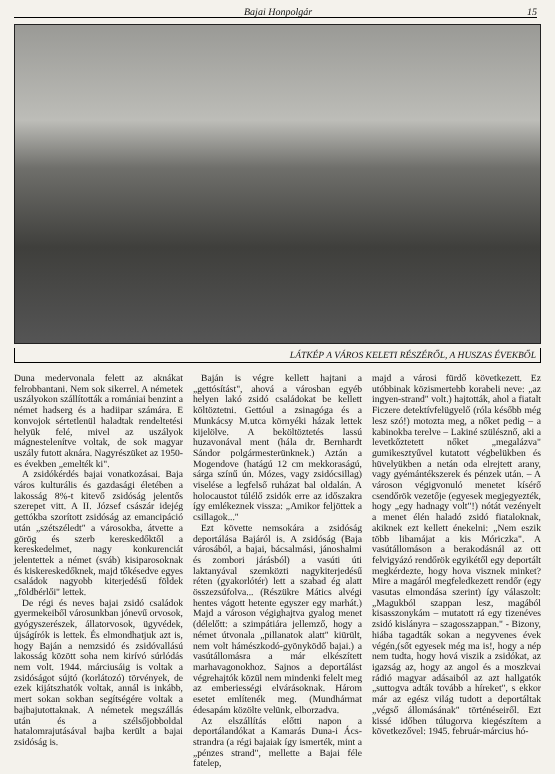Bajai Honpolgár 15
LÁTKÉP A VÁROS KELETI RÉSZÉRŐL, A HUSZAS ÉVEKBŐL
Duna medervonala felett az aknákat felrobbantani. Nem sok sikerrel. A németek uszályokon szállították a romániai benzint a német hadserg és a hadiipar számára. E konvojok sértetlenül haladtak rendeltetési helyük felé, mivel az uszályok mágnestelenítve voltak, de sok magyar uszály futott aknára. Nagyrészüket az 1950-es években „emelték ki".
A zsidókérdés bajai vonatkozásai. Baja város kulturális és gazdasági életében a lakosság 8%-t kitevő zsidóság jelentős szerepet vitt. A II. József császár idejég gettókba szorított zsidóság az emancipáció után „szétszéledt" a városokba, átvette a görög és szerb kereskedőktől a kereskedelmet, nagy konkurenciát jelentettek a német (sváb) kisiparosoknak és kiskereskedőknek, majd tőkésedve egyes családok nagyobb kiterjedésű földek „földbérlői" lettek.
De régi és neves bajai zsidó családok gyermekeiből városunkban jónevű orvosok, gyógyszerészek, állatorvosok, ügyvédek, újságírók is lettek. És elmondhatjuk azt is, hogy Baján a nemzsidó és zsidóvallású lakosság között soha nem kirívó súrlódás nem volt. 1944. márciusáig is voltak a zsidóságot sújtó (korlátozó) törvények, de ezek kijátszhatók voltak, annál is inkább, mert sokan sokban segítségére voltak a bajbajutottaknak. A németek megszállás után és a szélsőjobboldal hatalomrajutásával bajba került a bajai zsidóság is.
Baján is végre kellett hajtani a „gettósítást", ahová a városban egyéb helyen lakó zsidó családokat be kellett költöztetni. Gettóul a zsinagóga és a Munkácsy M.utca környéki házak lettek kijelölve. A beköltöztetés lassú huzavonával ment (hála dr. Bernhardt Sándor polgármesterünknek.) Aztán a Mogendove (hatágú 12 cm mekkoraságú, sárga színű ún. Mózes, vagy zsidócsillag) viselése a legfelső ruházat bal oldalán. A holocaustot túlélő zsidók erre az időszakra így emlékeznek vissza: „Amikor feljöttek a csillagok..."
Ezt követte nemsokára a zsidóság deportálása Bajáról is. A zsidóság (Baja városából, a bajai, bácsalmási, jánoshalmi és zombori járásból) a vasúti úti laktanyával szemközti nagykiterjedésű réten (gyakorlótér) lett a szabad ég alatt összezsúfolva... (Részükre Mátics alvégi hentes vágott hetente egyszer egy marhát.) Majd a városon végighajtva gyalog menet (délelőtt: a szimpátiára jellemző, hogy a német útvonala „pillanatok alatt" kiürült, nem volt hámészkodó-gyönyködő bajai.) a vasútállomásra a már elkészített marhavagonokhoz. Sajnos a deportálást végrehajtók közül nem mindenki felelt meg az emberiességi elvárásoknak. Három esetet említenék meg. (Mundhármat édesapám közölte velünk, elborzadva.
Az elszállítás előtti napon a deportálandókat a Kamarás Duna-i Ács-strandra (a régi bajaiak így ismerték, mint a „pénzes strand", mellette a Bajai féle fatelep,
majd a városi fürdő következett. Ez utóbbinak közismertebb korabeli neve: „az ingyen-strand" volt.) hajtották, ahol a fiatalt Ficzere detektívfelügyelő (róla később még lesz szó!) motozta meg, a nőket pedig – a kabinokba terelve – Lakiné szülésznő, aki a levetkőztetett nőket „megalázva" gumikesztyűvel kutatott végbelükben és hüvelyükben a netán oda elrejtett arany, vagy gyémántékszerek és pénzek után. – A városon végigvonuló menetet kísérő csendőrök vezetője (egyesek megjegyezték, hogy „egy hadnagy volt"!) nótát vezényelt a menet élén haladó zsidó fiataloknak, akiknek ezt kellett énekelni: „Nem eszik több libamájat a kis Móriczka". A vasútállomáson a berakodásnál az ott felvigyázó rendőrök egyikétől egy deportált megkérdezte, hogy hova visznek minket? Mire a magáról megfeledkezett rendőr (egy vasutas elmondása szerint) így válaszolt: „Magukból szappan lesz, magából kisasszonykám – mutatott rá egy tizenéves zsidó kislányra – szagosszappan." - Bizony, hiába tagadták sokan a negyvenes évek végén,(sőt egyesek még ma is!, hogy a nép nem tudta, hogy hová viszik a zsidókat, az igazság az, hogy az angol és a moszkvai rádió magyar adásaiból az azt hallgatók „suttogva adták tovább a híreket", s ekkor már az egész világ tudott a deportáltak „végső állomásának" történéseiről. Ezt kissé időben túlugorva kiegészítem a következővel: 1945. február-március hó-